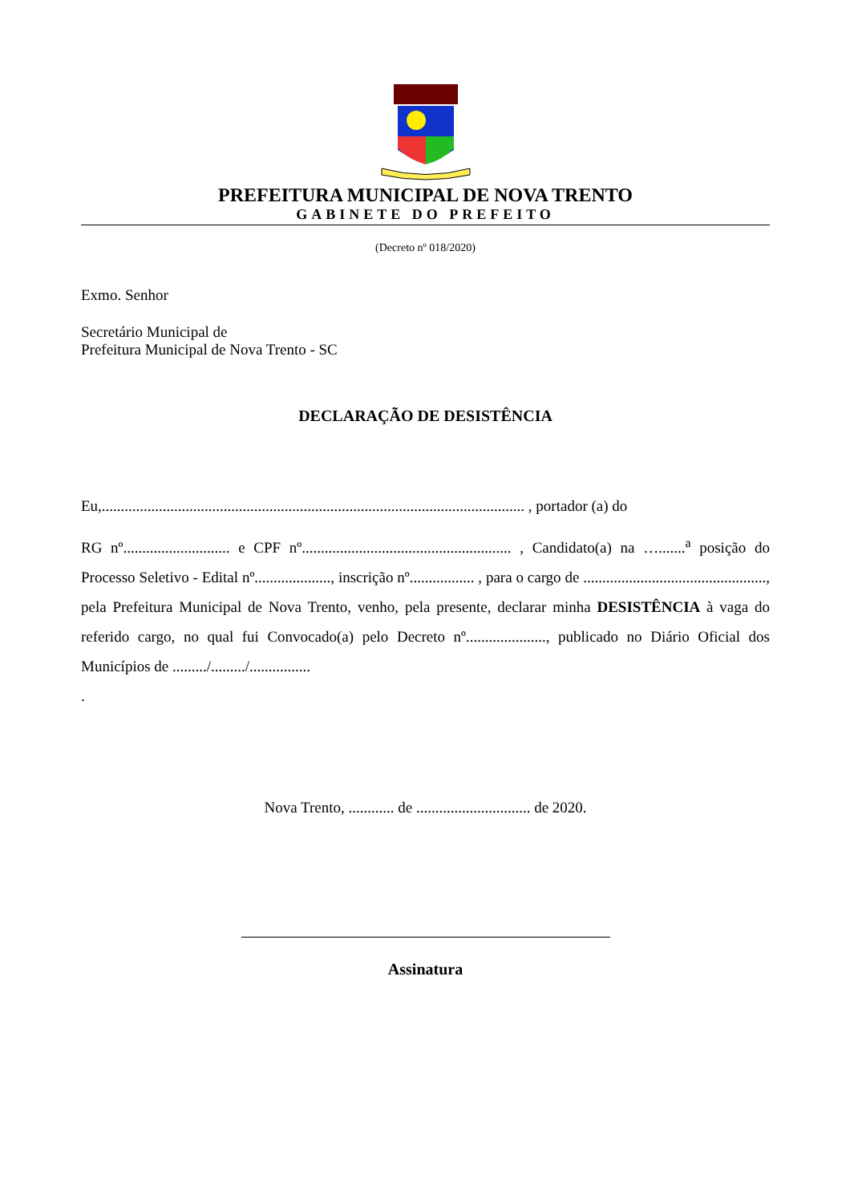PREFEITURA MUNICIPAL DE NOVA TRENTO
GABINETE DO PREFEITO
(Decreto nº 018/2020)
Exmo. Senhor
Secretário Municipal de
Prefeitura Municipal de Nova Trento - SC
DECLARAÇÃO DE DESISTÊNCIA
Eu,............................................................................................................... , portador (a) do
RG nº............................ e CPF nº....................................................... , Candidato(a) na ….......<sup>a</sup> posição do Processo Seletivo - Edital nº...................., inscrição nº................. , para o cargo de ................................................, pela Prefeitura Municipal de Nova Trento, venho, pela presente, declarar minha DESISTÊNCIA à vaga do referido cargo, no qual fui Convocado(a) pelo Decreto nº....................., publicado no Diário Oficial dos Municípios de ........./........./................
.
Nova Trento, ............ de .............................. de 2020.
Assinatura